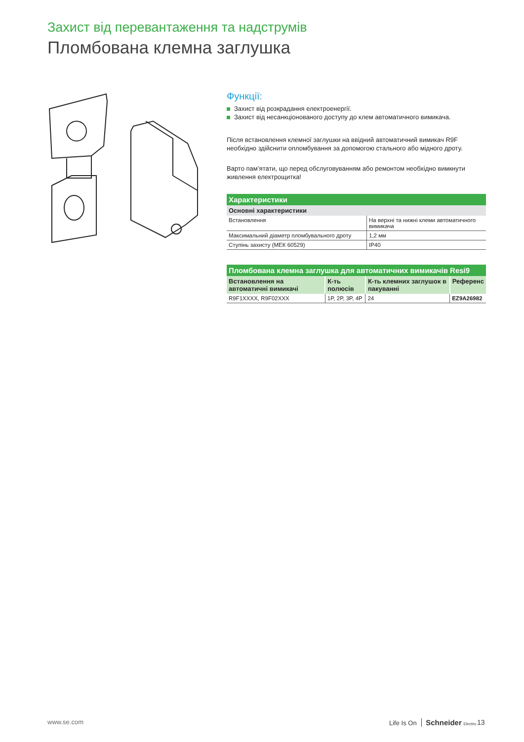Захист від перевантаження та надструмів
Пломбована клемна заглушка
Функції:
Захист від розкрадання електроенергії.
Захист від несанкціонованого доступу до клем автоматичного вимикача.
Після встановлення клемної заглушки на ввідний автоматичний вимикач R9F необхідно здійснити опломбування за допомогою стального або мідного дроту.
Варто пам’ятати, що перед обслуговуванням або ремонтом необхідно вимкнути живлення електрощитка!
| Характеристики | |
| --- | --- |
| Основні характеристики | |
| Встановлення | На верхні та нижні клеми автоматичного вимикача |
| Максимальний діаметр пломбувального дроту | 1,2 мм |
| Ступінь захисту (МЕК 60529) | IP40 |
| Пломбована клемна заглушка для автоматичних вимикачів Resi9 | | | |
| --- | --- | --- | --- |
| Встановлення на автоматичні вимикачі | К-ть полюсів | К-ть клемних заглушок в пакуванні | Референс |
| R9F1XXXX, R9F02XXX | 1P, 2P, 3P, 4P | 24 | EZ9A26982 |
www.se.com Life Is On Schneider Electric 13